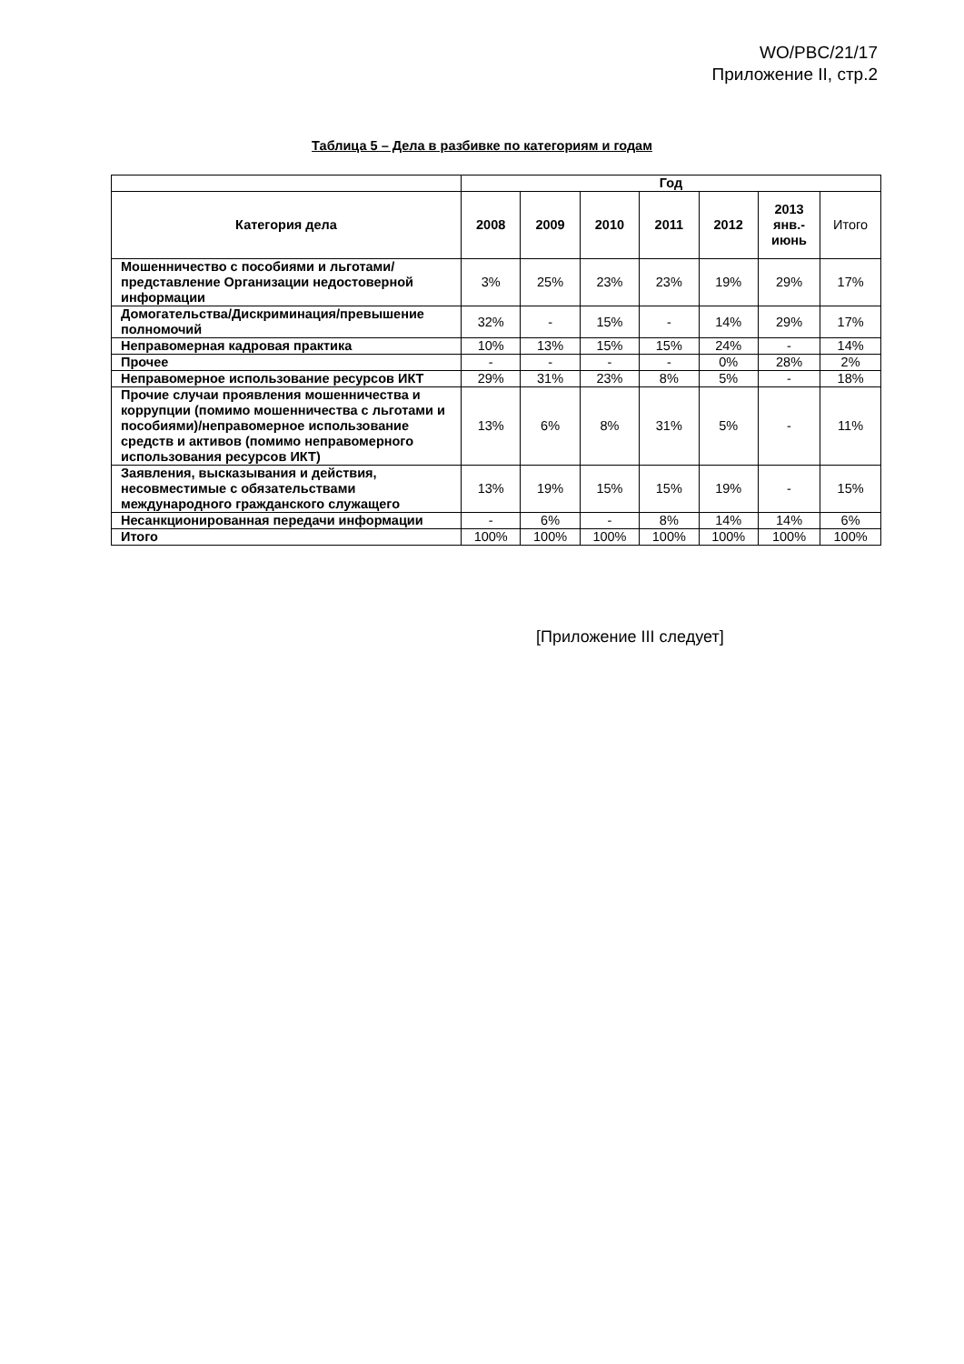WO/PBC/21/17
Приложение II, стр.2
Таблица 5 – Дела в разбивке по категориям и годам
| | Год | | | | | | |
| --- | --- | --- | --- | --- | --- | --- | --- |
| Категория дела | 2008 | 2009 | 2010 | 2011 | 2012 | 2013 янв.- июнь | Итого |
| Мошенничество с пособиями и льготами/представление Организации недостоверной информации | 3% | 25% | 23% | 23% | 19% | 29% | 17% |
| Домогательства/Дискриминация/превышение полномочий | 32% | - | 15% | - | 14% | 29% | 17% |
| Неправомерная кадровая практика | 10% | 13% | 15% | 15% | 24% | - | 14% |
| Прочее | - | - | - | - | 0% | 28% | 2% |
| Неправомерное использование ресурсов ИКТ | 29% | 31% | 23% | 8% | 5% | - | 18% |
| Прочие случаи проявления мошенничества и коррупции (помимо мошенничества с льготами и пособиями)/неправомерное использование средств и активов (помимо неправомерного использования ресурсов ИКТ) | 13% | 6% | 8% | 31% | 5% | - | 11% |
| Заявления, высказывания и действия, несовместимые с обязательствами международного гражданского служащего | 13% | 19% | 15% | 15% | 19% | - | 15% |
| Несанкционированная передачи информации | - | 6% | - | 8% | 14% | 14% | 6% |
| Итого | 100% | 100% | 100% | 100% | 100% | 100% | 100% |
[Приложение III следует]